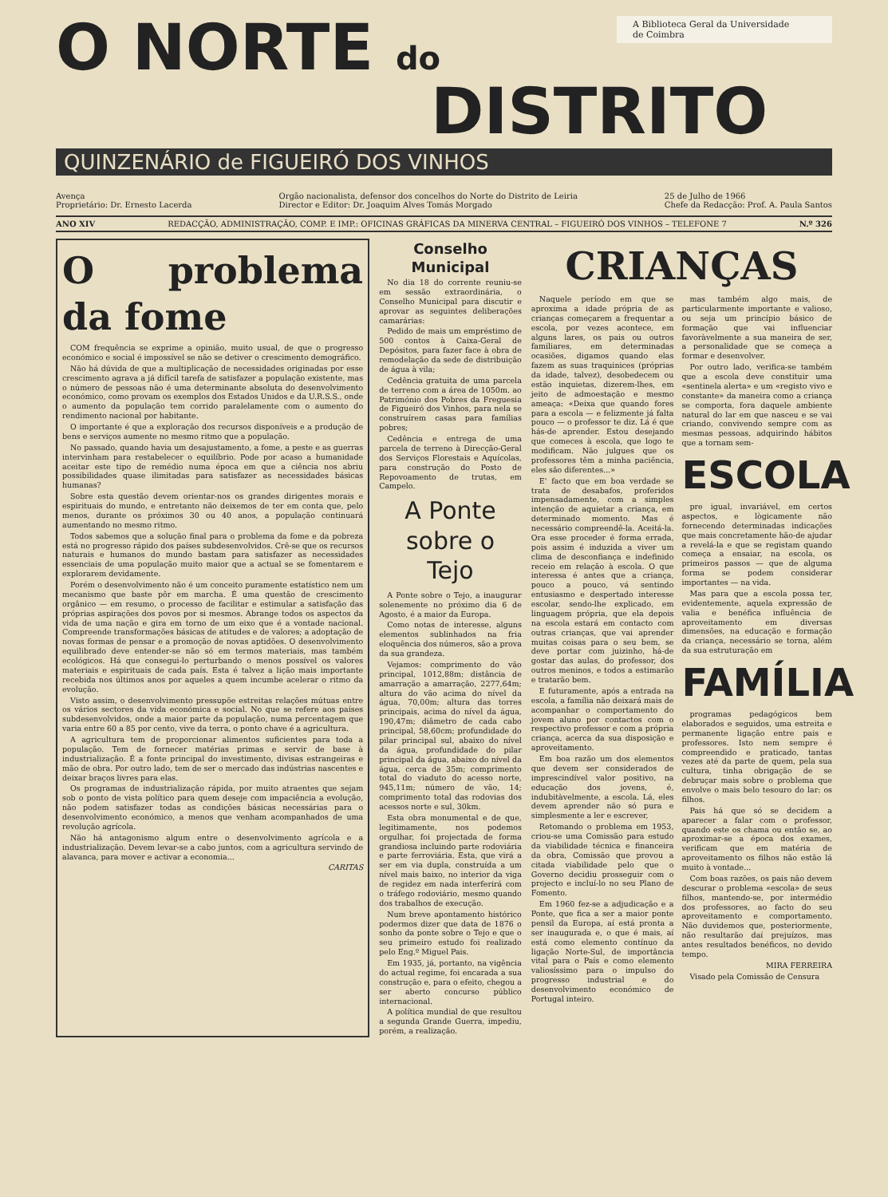A Biblioteca Geral da Universidade
de Coimbra
O NORTE do
DISTRITO
QUINZENÁRIO de FIGUEIRÓ DOS VINHOS
Avença
Proprietário: Dr. Ernesto Lacerda
Orgão nacionalista, defensor dos concelhos do Norte do Distrito de Leiria
Director e Editor: Dr. Joaquim Alves Tomás Morgado
25 de Julho de 1966
Chefe da Redacção: Prof. A. Paula Santos
ANO XIV REDACÇÃO, ADMINISTRAÇÃO, COMP. E IMP.: OFICINAS GRÁFICAS DA MINERVA CENTRAL – FIGUEIRÓ DOS VINHOS – TELEFONE 7 N.º 326
O problema da fome
COM frequência se exprime a opinião, muito usual, de que o progresso económico e social é impossível se não se detiver o crescimento demográfico.
Não há dúvida de que a multiplicação de necessidades originadas por esse crescimento agrava a já difícil tarefa de satisfazer a população existente, mas o número de pessoas não é uma determinante absoluta do desenvolvimento económico, como provam os exemplos dos Estados Unidos e da U.R.S.S., onde o aumento da população tem corrido paralelamente com o aumento do rendimento nacional por habitante.
O importante é que a exploração dos recursos disponíveis e a produção de bens e serviços aumente no mesmo ritmo que a população.
No passado, quando havia um desajustamento, a fome, a peste e as guerras intervinham para restabelecer o equilíbrio. Pode por acaso a humanidade aceitar este tipo de remédio numa época em que a ciência nos abriu possibilidades quase ilimitadas para satisfazer as necessidades básicas humanas?
Sobre esta questão devem orientar-nos os grandes dirigentes morais e espirituais do mundo, e entretanto não deixemos de ter em conta que, pelo menos, durante os próximos 30 ou 40 anos, a população continuará aumentando no mesmo ritmo.
Todos sabemos que a solução final para o problema da fome e da pobreza está no progresso rápido dos países subdesenvolvidos. Crê-se que os recursos naturais e humanos do mundo bastam para satisfazer as necessidades essenciais de uma população muito maior que a actual se se fomentarem e explorarem devidamente.
Porém o desenvolvimento não é um conceito puramente estatístico nem um mecanismo que baste pôr em marcha. É uma questão de crescimento orgânico — em resumo, o processo de facilitar e estimular a satisfação das próprias aspirações dos povos por si mesmos. Abrange todos os aspectos da vida de uma nação e gira em torno de um eixo que é a vontade nacional. Compreende transformações básicas de atitudes e de valores; a adoptação de novas formas de pensar e a promoção de novas aptidões. O desenvolvimento equilibrado deve entender-se não só em termos materiais, mas também ecológicos. Há que consegui-lo perturbando o menos possível os valores materiais e espirituais de cada país. Esta é talvez a lição mais importante recebida nos últimos anos por aqueles a quem incumbe acelerar o ritmo da evolução.
Visto assim, o desenvolvimento pressupõe estreitas relações mútuas entre os vários sectores da vida económica e social. No que se refere aos países subdesenvolvidos, onde a maior parte da população, numa percentagem que varia entre 60 a 85 por cento, vive da terra, o ponto chave é a agricultura.
A agricultura tem de proporcionar alimentos suficientes para toda a população. Tem de fornecer matérias primas e servir de base à industrialização. É a fonte principal do investimento, divisas estrangeiras e mão de obra. Por outro lado, tem de ser o mercado das indústrias nascentes e deixar braços livres para elas.
Os programas de industrialização rápida, por muito atraentes que sejam sob o ponto de vista político para quem deseje com impaciência a evolução, não podem satisfazer todas as condições básicas necessárias para o desenvolvimento económico, a menos que venham acompanhados de uma revolução agrícola.
Não há antagonismo algum entre o desenvolvimento agrícola e a industrialização. Devem levar-se a cabo juntos, com a agricultura servindo de alavanca, para mover e activar a economia...
CARITAS
Conselho Municipal
No dia 18 do corrente reuniu-se em sessão extraordinária, o Conselho Municipal para discutir e aprovar as seguintes deliberações camarárias:
Pedido de mais um empréstimo de 500 contos à Caixa-Geral de Depósitos, para fazer face à obra de remodelação da sede de distribuição de água à vila;
Cedência gratuita de uma parcela de terreno com a área de 1050m. ao Património dos Pobres da Freguesia de Figueiró dos Vinhos, para nela se construírem casas para famílias pobres;
Cedência e entrega de uma parcela de terreno à Direcção-Geral dos Serviços Florestais e Aquícolas, para construção do Posto de Repovoamento de trutas, em Campelo.
A Ponte sobre o Tejo
A Ponte sobre o Tejo, a inaugurar solenemente no próximo dia 6 de Agosto, é a maior da Europa.
Como notas de interesse, alguns elementos sublinhados na fria eloquência dos números, são a prova da sua grandeza.
Vejamos: comprimento do vão principal, 1012,88m; distância de amarração a amarração, 2277,64m; altura do vão acima do nível da água, 70,00m; altura das torres principais, acima do nível da água, 190,47m; diâmetro de cada cabo principal, 58,60cm; profundidade do pilar principal sul, abaixo do nível da água, profundidade do pilar principal da água, abaixo do nível da água, cerca de 35m; comprimento total do viaduto do acesso norte, 945,11m; número de vão, 14; comprimento total das rodovias dos acessos norte e sul, 30km.
Esta obra monumental e de que, legitimamente, nos podemos orgulhar, foi projectada de forma grandiosa incluindo parte rodoviária e parte ferroviária. Esta, que virá a ser em via dupla, construída a um nível mais baixo, no interior da viga de regidez em nada interferirá com o tráfego rodoviário, mesmo quando dos trabalhos de execução.
Num breve apontamento histórico podermos dizer que data de 1876 o sonho da ponte sobre o Tejo e que o seu primeiro estudo foi realizado pelo Eng.º Miguel Pais.
Em 1935, já, portanto, na vigência do actual regime, foi encarada a sua construção e, para o efeito, chegou a ser aberto concurso público internacional.
A política mundial de que resultou a segunda Grande Guerra, impediu, porém, a realização.
CRIANÇAS
Naquele período em que se aproxima a idade própria de as crianças começarem a frequentar a escola, por vezes acontece, em alguns lares, os pais ou outros familiares, em determinadas ocasiões, digamos quando elas fazem as suas traquinices (próprias da idade, talvez), desobedecem ou estão inquietas, dizerem-lhes, em jeito de admoestação e mesmo ameaça: «Deixa que quando fores para a escola — e felizmente já falta pouco — o professor te diz. Lá é que hás-de aprender. Estou desejando que comeces à escola, que logo te modificam. Não julgues que os professores têm a minha paciência, eles são diferentes...»
E' facto que em boa verdade se trata de desabafos, proferidos impensadamente, com a simples intenção de aquietar a criança, em determinado momento. Mas é necessário compreendê-la. Aceitá-la. Ora esse proceder é forma errada, pois assim é induzida a viver um clima de desconfiança e indefinido receio em relação à escola. O que interessa é antes que a criança, pouco a pouco, vá sentindo entusiasmo e despertado interesse escolar, sendo-lhe explicado, em linguagem própria, que ela depois na escola estará em contacto com outras crianças, que vai aprender muitas coisas para o seu bem, se deve portar com juizinho, há-de gostar das aulas, do professor, dos outros meninos, e todos a estimarão e tratarão bem.
E futuramente, após a entrada na escola, a família não deixará mais de acompanhar o comportamento do jovem aluno por contactos com o respectivo professor e com a própria criança, acerca da sua disposição e aproveitamento.
Em boa razão um dos elementos que devem ser considerados de imprescindível valor positivo, na educação dos jovens, é, indubitàvelmente, a escola. Lá, eles devem aprender não só pura e simplesmente a ler e escrever,
Retomando o problema em 1953, criou-se uma Comissão para estudo da viabilidade técnica e financeira da obra, Comissão que provou a citada viabilidade pelo que o Governo decidiu prosseguir com o projecto e incluí-lo no seu Plano de Fomento.
Em 1960 fez-se a adjudicação e a Ponte, que fica a ser a maior ponte pensil da Europa, aí está pronta a ser inaugurada e, o que é mais, aí está como elemento contínuo da ligação Norte-Sul, de importância vital para o País e como elemento valiosíssimo para o impulso do progresso industrial e do desenvolvimento económico de Portugal inteiro.
mas também algo mais, de particularmente importante e valioso, ou seja um princípio básico de formação que vai influenciar favoràvelmente a sua maneira de ser, a personalidade que se começa a formar e desenvolver.
Por outro lado, verifica-se também que a escola deve constituir uma «sentinela alerta» e um «registo vivo e constante» da maneira como a criança se comporta, fora daquele ambiente natural do lar em que nasceu e se vai criando, convivendo sempre com as mesmas pessoas, adquirindo hábitos que a tornam sem-
ESCOLA
pre igual, invariável, em certos aspectos, e lògicamente não fornecendo determinadas indicações que mais concretamente hão-de ajudar a revelá-la e que se registam quando começa a ensaiar, na escola, os primeiros passos — que de alguma forma se podem considerar importantes — na vida.
Mas para que a escola possa ter, evidentemente, aquela expressão de valia e benéfica influência de aproveitamento em diversas dimensões, na educação e formação da criança, necessário se torna, além da sua estruturação em
FAMÍLIA
programas pedagógicos bem elaborados e seguidos, uma estreita e permanente ligação entre pais e professores. Isto nem sempre é compreendido e praticado, tantas vezes até da parte de quem, pela sua cultura, tinha obrigação de se debruçar mais sobre o problema que envolve o mais belo tesouro do lar: os filhos.
Pais há que só se decidem a aparecer a falar com o professor, quando este os chama ou então se, ao aproximar-se a época dos exames, verificam que em matéria de aproveitamento os filhos não estão lá muito à vontade...
Com boas razões, os pais não devem descurar o problema «escola» de seus filhos, mantendo-se, por intermédio dos professores, ao facto do seu aproveitamento e comportamento. Não duvidemos que, posteriormente, não resultarão daí prejuízos, mas antes resultados benéficos, no devido tempo.
MIRA FERREIRA
Visado pela Comissão de Censura